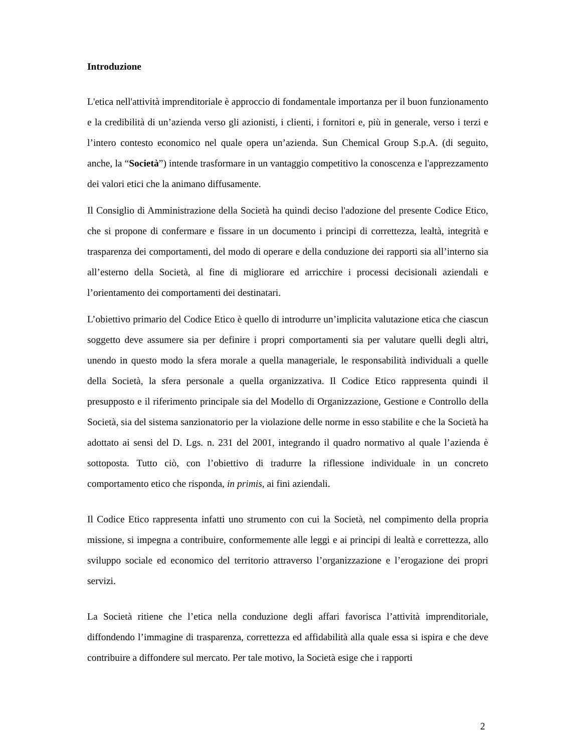Introduzione
L'etica nell'attività imprenditoriale è approccio di fondamentale importanza per il buon funzionamento e la credibilità di un’azienda verso gli azionisti, i clienti, i fornitori e, più in generale, verso i terzi e l’intero contesto economico nel quale opera un’azienda. Sun Chemical Group S.p.A. (di seguito, anche, la “Società”) intende trasformare in un vantaggio competitivo la conoscenza e l'apprezzamento dei valori etici che la animano diffusamente.
Il Consiglio di Amministrazione della Società ha quindi deciso l'adozione del presente Codice Etico, che si propone di confermare e fissare in un documento i principi di correttezza, lealtà, integrità e trasparenza dei comportamenti, del modo di operare e della conduzione dei rapporti sia all’interno sia all’esterno della Società, al fine di migliorare ed arricchire i processi decisionali aziendali e l’orientamento dei comportamenti dei destinatari.
L’obiettivo primario del Codice Etico è quello di introdurre un’implicita valutazione etica che ciascun soggetto deve assumere sia per definire i propri comportamenti sia per valutare quelli degli altri, unendo in questo modo la sfera morale a quella manageriale, le responsabilità individuali a quelle della Società, la sfera personale a quella organizzativa. Il Codice Etico rappresenta quindi il presupposto e il riferimento principale sia del Modello di Organizzazione, Gestione e Controllo della Società, sia del sistema sanzionatorio per la violazione delle norme in esso stabilite e che la Società ha adottato ai sensi del D. Lgs. n. 231 del 2001, integrando il quadro normativo al quale l’azienda è sottoposta. Tutto ciò, con l’obiettivo di tradurre la riflessione individuale in un concreto comportamento etico che risponda, in primis, ai fini aziendali.
Il Codice Etico rappresenta infatti uno strumento con cui la Società, nel compimento della propria missione, si impegna a contribuire, conformemente alle leggi e ai principi di lealtà e correttezza, allo sviluppo sociale ed economico del territorio attraverso l’organizzazione e l’erogazione dei propri servizi.
La Società ritiene che l’etica nella conduzione degli affari favorisca l’attività imprenditoriale, diffondendo l’immagine di trasparenza, correttezza ed affidabilità alla quale essa si ispira e che deve contribuire a diffondere sul mercato. Per tale motivo, la Società esige che i rapporti
2